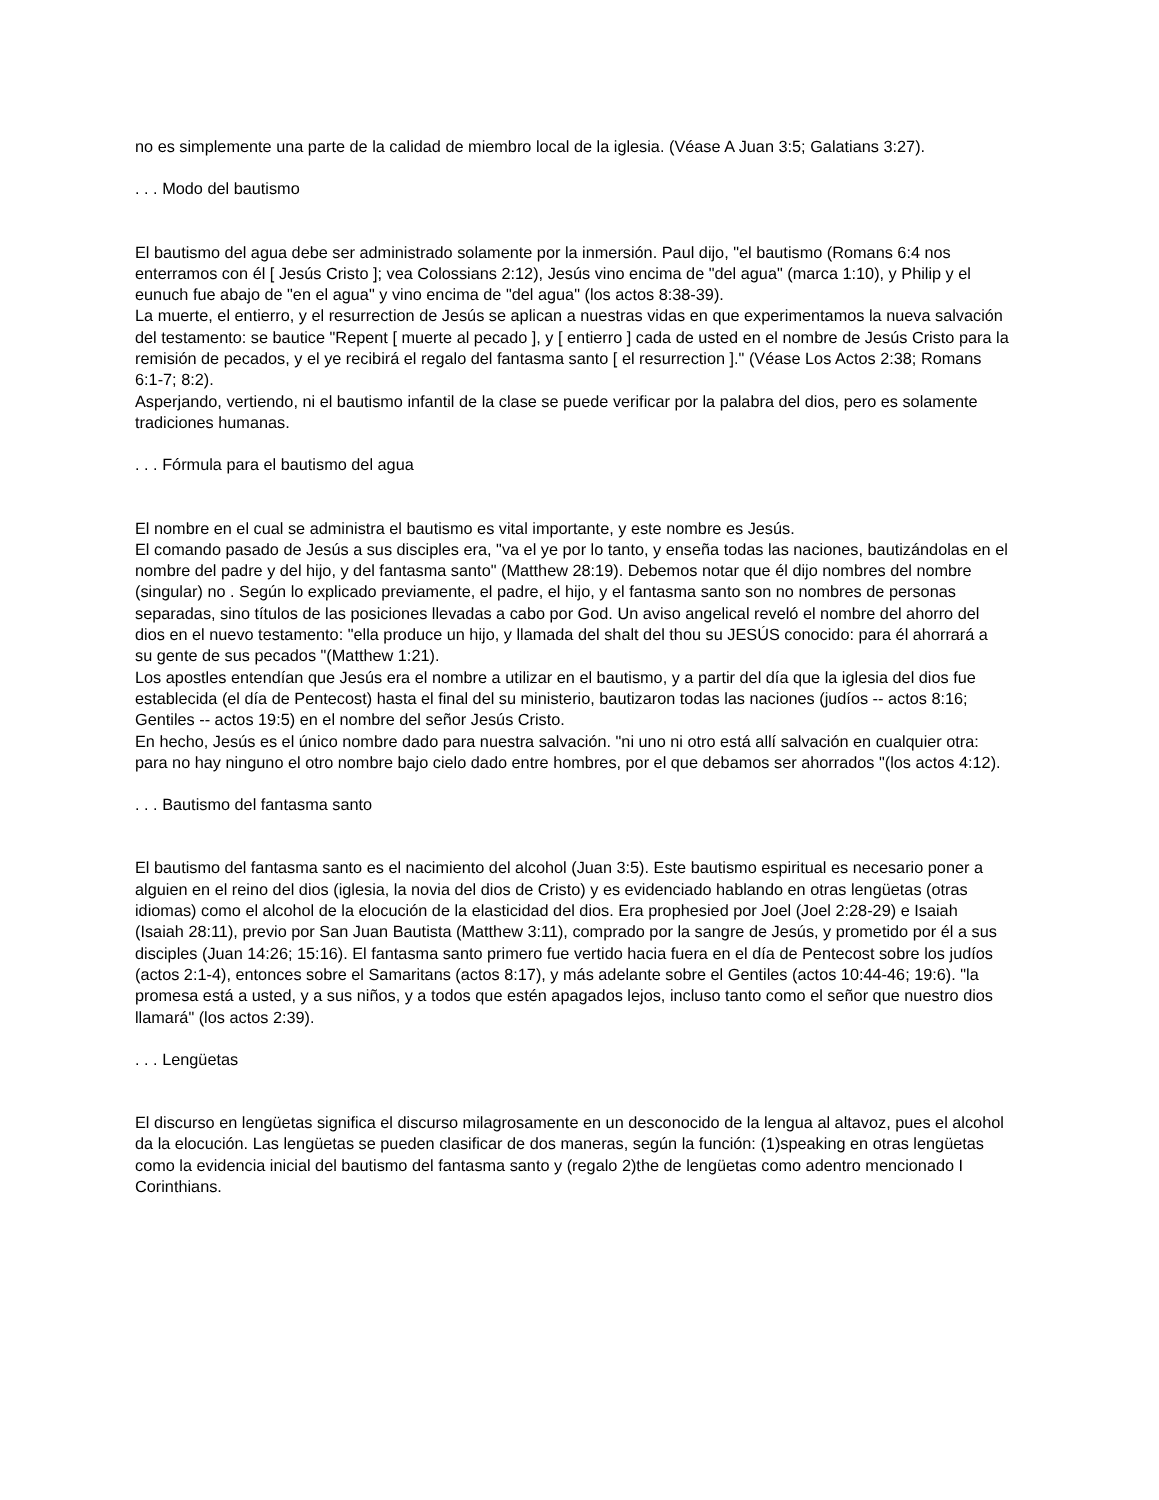no es simplemente una parte de la calidad de miembro local de la iglesia. (Véase A Juan 3:5; Galatians 3:27).
. . . Modo del bautismo
El bautismo del agua debe ser administrado solamente por la inmersión. Paul dijo, "el bautismo (Romans 6:4 nos enterramos con él [ Jesús Cristo ]; vea Colossians 2:12), Jesús vino encima de "del agua" (marca 1:10), y Philip y el eunuch fue abajo de "en el agua" y vino encima de "del agua" (los actos 8:38-39).
La muerte, el entierro, y el resurrection de Jesús se aplican a nuestras vidas en que experimentamos la nueva salvación del testamento: se bautice "Repent [ muerte al pecado ], y [ entierro ] cada de usted en el nombre de Jesús Cristo para la remisión de pecados, y el ye recibirá el regalo del fantasma santo [ el resurrection ]." (Véase Los Actos 2:38; Romans 6:1-7; 8:2).
Asperjando, vertiendo, ni el bautismo infantil de la clase se puede verificar por la palabra del dios, pero es solamente tradiciones humanas.
. . . Fórmula para el bautismo del agua
El nombre en el cual se administra el bautismo es vital importante, y este nombre es Jesús.
El comando pasado de Jesús a sus disciples era, "va el ye por lo tanto, y enseña todas las naciones, bautizándolas en el nombre del padre y del hijo, y del fantasma santo" (Matthew 28:19). Debemos notar que él dijo nombres del nombre (singular) no . Según lo explicado previamente, el padre, el hijo, y el fantasma santo son no nombres de personas separadas, sino títulos de las posiciones llevadas a cabo por God. Un aviso angelical reveló el nombre del ahorro del dios en el nuevo testamento: "ella produce un hijo, y llamada del shalt del thou su JESÚS conocido: para él ahorrará a su gente de sus pecados "(Matthew 1:21).
Los apostles entendían que Jesús era el nombre a utilizar en el bautismo, y a partir del día que la iglesia del dios fue establecida (el día de Pentecost) hasta el final del su ministerio, bautizaron todas las naciones (judíos -- actos 8:16; Gentiles -- actos 19:5) en el nombre del señor Jesús Cristo.
En hecho, Jesús es el único nombre dado para nuestra salvación. "ni uno ni otro está allí salvación en cualquier otra: para no hay ninguno el otro nombre bajo cielo dado entre hombres, por el que debamos ser ahorrados "(los actos 4:12).
. . . Bautismo del fantasma santo
El bautismo del fantasma santo es el nacimiento del alcohol (Juan 3:5). Este bautismo espiritual es necesario poner a alguien en el reino del dios (iglesia, la novia del dios de Cristo) y es evidenciado hablando en otras lengüetas (otras idiomas) como el alcohol de la elocución de la elasticidad del dios. Era prophesied por Joel (Joel 2:28-29) e Isaiah (Isaiah 28:11), previo por San Juan Bautista (Matthew 3:11), comprado por la sangre de Jesús, y prometido por él a sus disciples (Juan 14:26; 15:16). El fantasma santo primero fue vertido hacia fuera en el día de Pentecost sobre los judíos (actos 2:1-4), entonces sobre el Samaritans (actos 8:17), y más adelante sobre el Gentiles (actos 10:44-46; 19:6). "la promesa está a usted, y a sus niños, y a todos que estén apagados lejos, incluso tanto como el señor que nuestro dios llamará" (los actos 2:39).
. . . Lengüetas
El discurso en lengüetas significa el discurso milagrosamente en un desconocido de la lengua al altavoz, pues el alcohol da la elocución. Las lengüetas se pueden clasificar de dos maneras, según la función: (1)speaking en otras lengüetas como la evidencia inicial del bautismo del fantasma santo y (regalo 2)the de lengüetas como adentro mencionado I Corinthians.